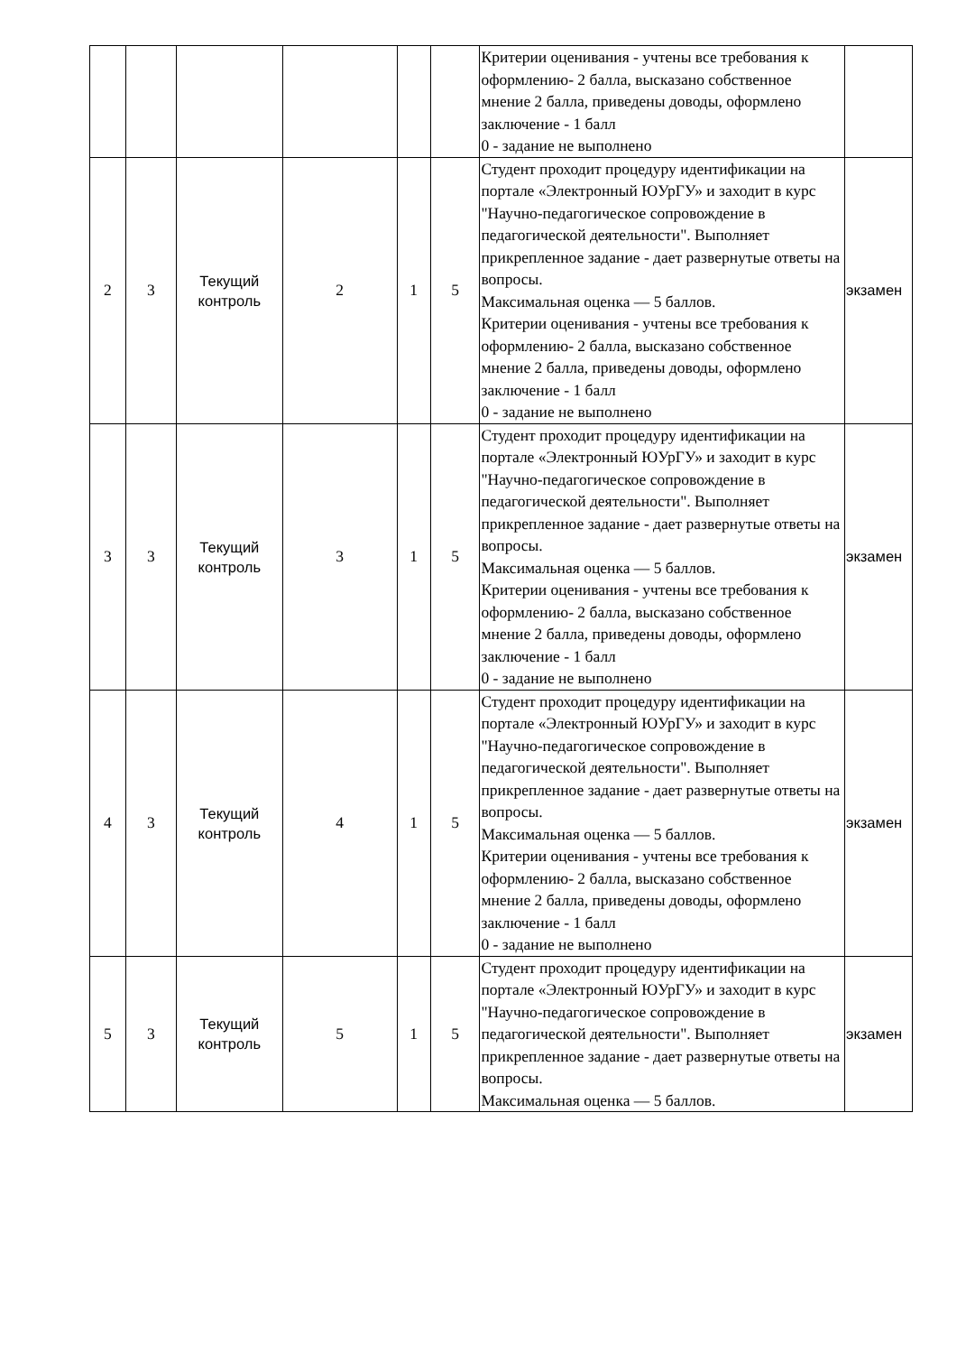| | | | | | | Критерии оценивания - учтены все требования к оформлению- 2 балла, высказано собственное мнение 2 балла, приведены доводы, оформлено заключение - 1 балл 0 - задание не выполнено | |
| 2 | 3 | Текущий контроль | 2 | 1 | 5 | Студент проходит процедуру идентификации на портале «Электронный ЮУрГУ» и заходит в курс "Научно-педагогическое сопровождение в педагогической деятельности". Выполняет прикрепленное задание - дает развернутые ответы на вопросы. Максимальная оценка — 5 баллов. Критерии оценивания - учтены все требования к оформлению- 2 балла, высказано собственное мнение 2 балла, приведены доводы, оформлено заключение - 1 балл 0 - задание не выполнено | экзамен |
| 3 | 3 | Текущий контроль | 3 | 1 | 5 | Студент проходит процедуру идентификации на портале «Электронный ЮУрГУ» и заходит в курс "Научно-педагогическое сопровождение в педагогической деятельности". Выполняет прикрепленное задание - дает развернутые ответы на вопросы. Максимальная оценка — 5 баллов. Критерии оценивания - учтены все требования к оформлению- 2 балла, высказано собственное мнение 2 балла, приведены доводы, оформлено заключение - 1 балл 0 - задание не выполнено | экзамен |
| 4 | 3 | Текущий контроль | 4 | 1 | 5 | Студент проходит процедуру идентификации на портале «Электронный ЮУрГУ» и заходит в курс "Научно-педагогическое сопровождение в педагогической деятельности". Выполняет прикрепленное задание - дает развернутые ответы на вопросы. Максимальная оценка — 5 баллов. Критерии оценивания - учтены все требования к оформлению- 2 балла, высказано собственное мнение 2 балла, приведены доводы, оформлено заключение - 1 балл 0 - задание не выполнено | экзамен |
| 5 | 3 | Текущий контроль | 5 | 1 | 5 | Студент проходит процедуру идентификации на портале «Электронный ЮУрГУ» и заходит в курс "Научно-педагогическое сопровождение в педагогической деятельности". Выполняет прикрепленное задание - дает развернутые ответы на вопросы. Максимальная оценка — 5 баллов. | экзамен |